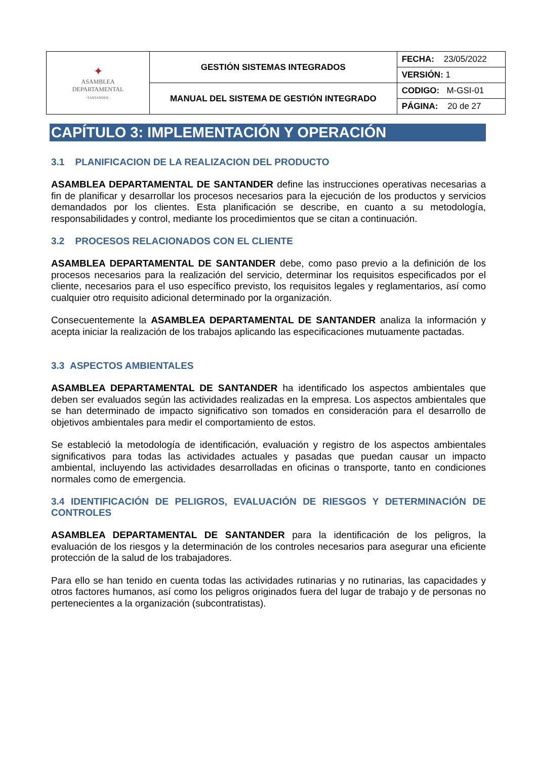| ✦ ASAMBLEA DEPARTAMENTAL · SANTANDER · | GESTIÓN SISTEMAS INTEGRADOS | FECHA: 23/05/2022 |
| | | VERSIÓN: 1 |
| | MANUAL DEL SISTEMA DE GESTIÓN INTEGRADO | CODIGO: M-GSI-01 |
| | | PÁGINA: 20 de 27 |
CAPÍTULO 3: IMPLEMENTACIÓN Y OPERACIÓN
3.1 PLANIFICACION DE LA REALIZACION DEL PRODUCTO
ASAMBLEA DEPARTAMENTAL DE SANTANDER define las instrucciones operativas necesarias a fin de planificar y desarrollar los procesos necesarios para la ejecución de los productos y servicios demandados por los clientes. Esta planificación se describe, en cuanto a su metodología, responsabilidades y control, mediante los procedimientos que se citan a continuación.
3.2 PROCESOS RELACIONADOS CON EL CLIENTE
ASAMBLEA DEPARTAMENTAL DE SANTANDER debe, como paso previo a la definición de los procesos necesarios para la realización del servicio, determinar los requisitos especificados por el cliente, necesarios para el uso específico previsto, los requisitos legales y reglamentarios, así como cualquier otro requisito adicional determinado por la organización.
Consecuentemente la ASAMBLEA DEPARTAMENTAL DE SANTANDER analiza la información y acepta iniciar la realización de los trabajos aplicando las especificaciones mutuamente pactadas.
3.3 ASPECTOS AMBIENTALES
ASAMBLEA DEPARTAMENTAL DE SANTANDER ha identificado los aspectos ambientales que deben ser evaluados según las actividades realizadas en la empresa. Los aspectos ambientales que se han determinado de impacto significativo son tomados en consideración para el desarrollo de objetivos ambientales para medir el comportamiento de estos.
Se estableció la metodología de identificación, evaluación y registro de los aspectos ambientales significativos para todas las actividades actuales y pasadas que puedan causar un impacto ambiental, incluyendo las actividades desarrolladas en oficinas o transporte, tanto en condiciones normales como de emergencia.
3.4 IDENTIFICACIÓN DE PELIGROS, EVALUACIÓN DE RIESGOS Y DETERMINACIÓN DE CONTROLES
ASAMBLEA DEPARTAMENTAL DE SANTANDER para la identificación de los peligros, la evaluación de los riesgos y la determinación de los controles necesarios para asegurar una eficiente protección de la salud de los trabajadores.
Para ello se han tenido en cuenta todas las actividades rutinarias y no rutinarias, las capacidades y otros factores humanos, así como los peligros originados fuera del lugar de trabajo y de personas no pertenecientes a la organización (subcontratistas).